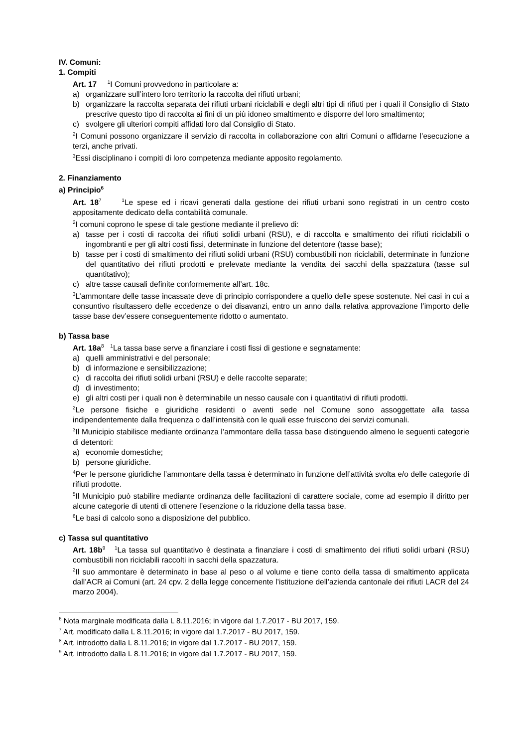IV. Comuni:
1. Compiti
Art. 17 <sup>1</sup>I Comuni provvedono in particolare a:
a) organizzare sull’intero loro territorio la raccolta dei rifiuti urbani;
b) organizzare la raccolta separata dei rifiuti urbani riciclabili e degli altri tipi di rifiuti per i quali il Consiglio di Stato prescrive questo tipo di raccolta ai fini di un più idoneo smaltimento e disporre del loro smaltimento;
c) svolgere gli ulteriori compiti affidati loro dal Consiglio di Stato.
<sup>2</sup> I Comuni possono organizzare il servizio di raccolta in collaborazione con altri Comuni o affidarne l’esecuzione a terzi, anche privati.
<sup>3</sup> Essi disciplinano i compiti di loro competenza mediante apposito regolamento.
2. Finanziamento
a) Principio<sup>6</sup>
Art. 18<sup>7</sup> <sup>1</sup>Le spese ed i ricavi generati dalla gestione dei rifiuti urbani sono registrati in un centro costo appositamente dedicato della contabilità comunale.
<sup>2</sup> I comuni coprono le spese di tale gestione mediante il prelievo di:
a) tasse per i costi di raccolta dei rifiuti solidi urbani (RSU), e di raccolta e smaltimento dei rifiuti riciclabili o ingombranti e per gli altri costi fissi, determinate in funzione del detentore (tasse base);
b) tasse per i costi di smaltimento dei rifiuti solidi urbani (RSU) combustibili non riciclabili, determinate in funzione del quantitativo dei rifiuti prodotti e prelevate mediante la vendita dei sacchi della spazzatura (tasse sul quantitativo);
c) altre tasse causali definite conformemente all’art. 18c.
<sup>3</sup> L’ammontare delle tasse incassate deve di principio corrispondere a quello delle spese sostenute. Nei casi in cui a consuntivo risultassero delle eccedenze o dei disavanzi, entro un anno dalla relativa approvazione l’importo delle tasse base dev’essere conseguentemente ridotto o aumentato.
b) Tassa base
Art. 18a<sup>8</sup> <sup>1</sup>La tassa base serve a finanziare i costi fissi di gestione e segnatamente:
a) quelli amministrativi e del personale;
b) di informazione e sensibilizzazione;
c) di raccolta dei rifiuti solidi urbani (RSU) e delle raccolte separate;
d) di investimento;
e) gli altri costi per i quali non è determinabile un nesso causale con i quantitativi di rifiuti prodotti.
<sup>2</sup> Le persone fisiche e giuridiche residenti o aventi sede nel Comune sono assoggettate alla tassa indipendentemente dalla frequenza o dall’intensità con le quali esse fruiscono dei servizi comunali.
<sup>3</sup> Il Municipio stabilisce mediante ordinanza l’ammontare della tassa base distinguendo almeno le seguenti categorie di detentori:
a) economie domestiche;
b) persone giuridiche.
<sup>4</sup> Per le persone giuridiche l’ammontare della tassa è determinato in funzione dell’attività svolta e/o delle categorie di rifiuti prodotte.
<sup>5</sup> Il Municipio può stabilire mediante ordinanza delle facilitazioni di carattere sociale, come ad esempio il diritto per alcune categorie di utenti di ottenere l’esenzione o la riduzione della tassa base.
<sup>6</sup> Le basi di calcolo sono a disposizione del pubblico.
c) Tassa sul quantitativo
Art. 18b<sup>9</sup> <sup>1</sup>La tassa sul quantitativo è destinata a finanziare i costi di smaltimento dei rifiuti solidi urbani (RSU) combustibili non riciclabili raccolti in sacchi della spazzatura.
<sup>2</sup> Il suo ammontare è determinato in base al peso o al volume e tiene conto della tassa di smaltimento applicata dall’ACR ai Comuni (art. 24 cpv. 2 della legge concernente l’istituzione dell’azienda cantonale dei rifiuti LACR del 24 marzo 2004).
<sup>6</sup> Nota marginale modificata dalla L 8.11.2016; in vigore dal 1.7.2017 - BU 2017, 159.
<sup>7</sup> Art. modificato dalla L 8.11.2016; in vigore dal 1.7.2017 - BU 2017, 159.
<sup>8</sup> Art. introdotto dalla L 8.11.2016; in vigore dal 1.7.2017 - BU 2017, 159.
<sup>9</sup> Art. introdotto dalla L 8.11.2016; in vigore dal 1.7.2017 - BU 2017, 159.